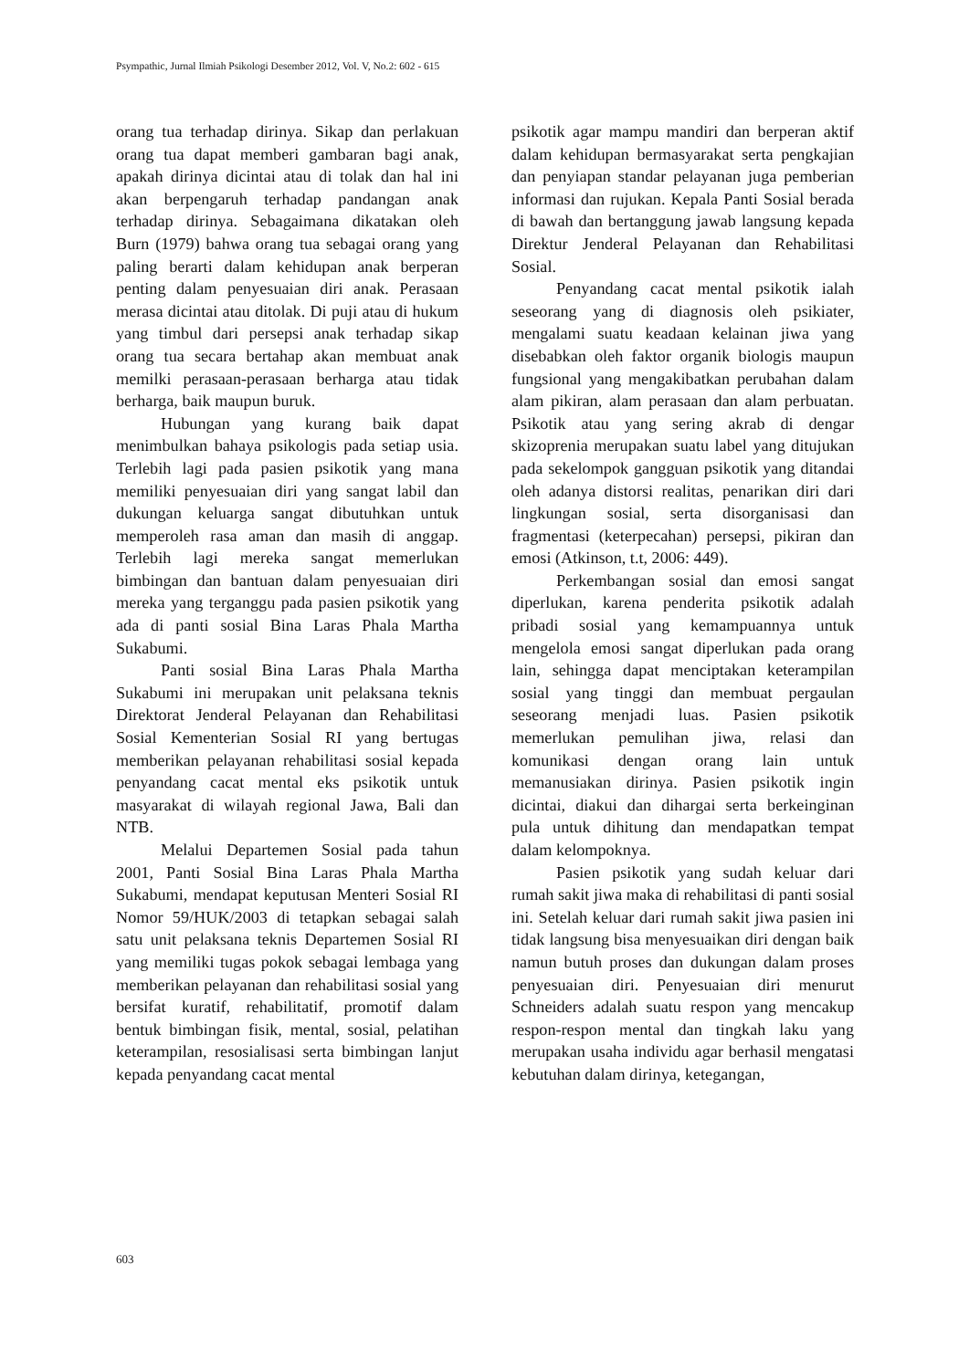Psympathic, Jurnal Ilmiah Psikologi Desember 2012, Vol. V, No.2: 602 - 615
orang tua terhadap dirinya. Sikap dan perlakuan orang tua dapat memberi gambaran bagi anak, apakah dirinya dicintai atau di tolak dan hal ini akan berpengaruh terhadap pandangan anak terhadap dirinya. Sebagaimana dikatakan oleh Burn (1979) bahwa orang tua sebagai orang yang paling berarti dalam kehidupan anak berperan penting dalam penyesuaian diri anak. Perasaan merasa dicintai atau ditolak. Di puji atau di hukum yang timbul dari persepsi anak terhadap sikap orang tua secara bertahap akan membuat anak memilki perasaan-perasaan berharga atau tidak berharga, baik maupun buruk.
Hubungan yang kurang baik dapat menimbulkan bahaya psikologis pada setiap usia. Terlebih lagi pada pasien psikotik yang mana memiliki penyesuaian diri yang sangat labil dan dukungan keluarga sangat dibutuhkan untuk memperoleh rasa aman dan masih di anggap. Terlebih lagi mereka sangat memerlukan bimbingan dan bantuan dalam penyesuaian diri mereka yang terganggu pada pasien psikotik yang ada di panti sosial Bina Laras Phala Martha Sukabumi.
Panti sosial Bina Laras Phala Martha Sukabumi ini merupakan unit pelaksana teknis Direktorat Jenderal Pelayanan dan Rehabilitasi Sosial Kementerian Sosial RI yang bertugas memberikan pelayanan rehabilitasi sosial kepada penyandang cacat mental eks psikotik untuk masyarakat di wilayah regional Jawa, Bali dan NTB.
Melalui Departemen Sosial pada tahun 2001, Panti Sosial Bina Laras Phala Martha Sukabumi, mendapat keputusan Menteri Sosial RI Nomor 59/HUK/2003 di tetapkan sebagai salah satu unit pelaksana teknis Departemen Sosial RI yang memiliki tugas pokok sebagai lembaga yang memberikan pelayanan dan rehabilitasi sosial yang bersifat kuratif, rehabilitatif, promotif dalam bentuk bimbingan fisik, mental, sosial, pelatihan keterampilan, resosialisasi serta bimbingan lanjut kepada penyandang cacat mental
psikotik agar mampu mandiri dan berperan aktif dalam kehidupan bermasyarakat serta pengkajian dan penyiapan standar pelayanan juga pemberian informasi dan rujukan. Kepala Panti Sosial berada di bawah dan bertanggung jawab langsung kepada Direktur Jenderal Pelayanan dan Rehabilitasi Sosial.
Penyandang cacat mental psikotik ialah seseorang yang di diagnosis oleh psikiater, mengalami suatu keadaan kelainan jiwa yang disebabkan oleh faktor organik biologis maupun fungsional yang mengakibatkan perubahan dalam alam pikiran, alam perasaan dan alam perbuatan. Psikotik atau yang sering akrab di dengar skizoprenia merupakan suatu label yang ditujukan pada sekelompok gangguan psikotik yang ditandai oleh adanya distorsi realitas, penarikan diri dari lingkungan sosial, serta disorganisasi dan fragmentasi (keterpecahan) persepsi, pikiran dan emosi (Atkinson, t.t, 2006: 449).
Perkembangan sosial dan emosi sangat diperlukan, karena penderita psikotik adalah pribadi sosial yang kemampuannya untuk mengelola emosi sangat diperlukan pada orang lain, sehingga dapat menciptakan keterampilan sosial yang tinggi dan membuat pergaulan seseorang menjadi luas. Pasien psikotik memerlukan pemulihan jiwa, relasi dan komunikasi dengan orang lain untuk memanusiakan dirinya. Pasien psikotik ingin dicintai, diakui dan dihargai serta berkeinginan pula untuk dihitung dan mendapatkan tempat dalam kelompoknya.
Pasien psikotik yang sudah keluar dari rumah sakit jiwa maka di rehabilitasi di panti sosial ini. Setelah keluar dari rumah sakit jiwa pasien ini tidak langsung bisa menyesuaikan diri dengan baik namun butuh proses dan dukungan dalam proses penyesuaian diri. Penyesuaian diri menurut Schneiders adalah suatu respon yang mencakup respon-respon mental dan tingkah laku yang merupakan usaha individu agar berhasil mengatasi kebutuhan dalam dirinya, ketegangan,
603